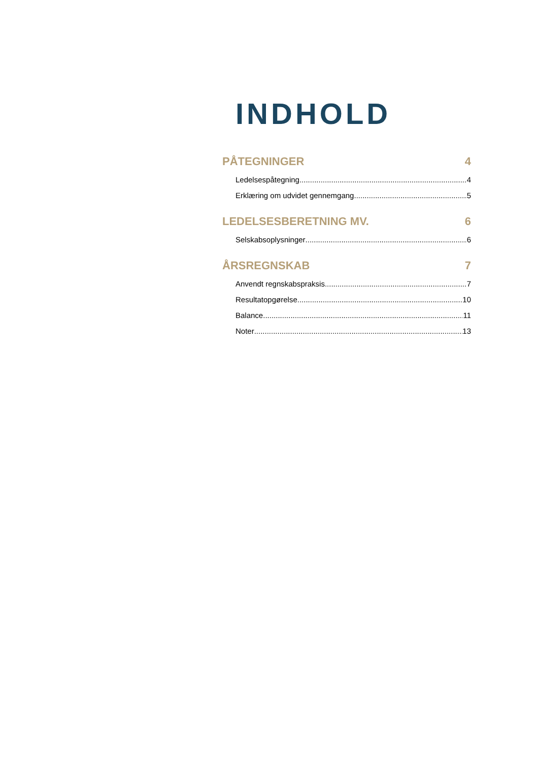INDHOLD
PÅTEGNINGER 4
Ledelsespåtegning 4
Erklæring om udvidet gennemgang 5
LEDELSESBERETNING MV. 6
Selskabsoplysninger 6
ÅRSREGNSKAB 7
Anvendt regnskabspraksis 7
Resultatopgørelse 10
Balance 11
Noter 13